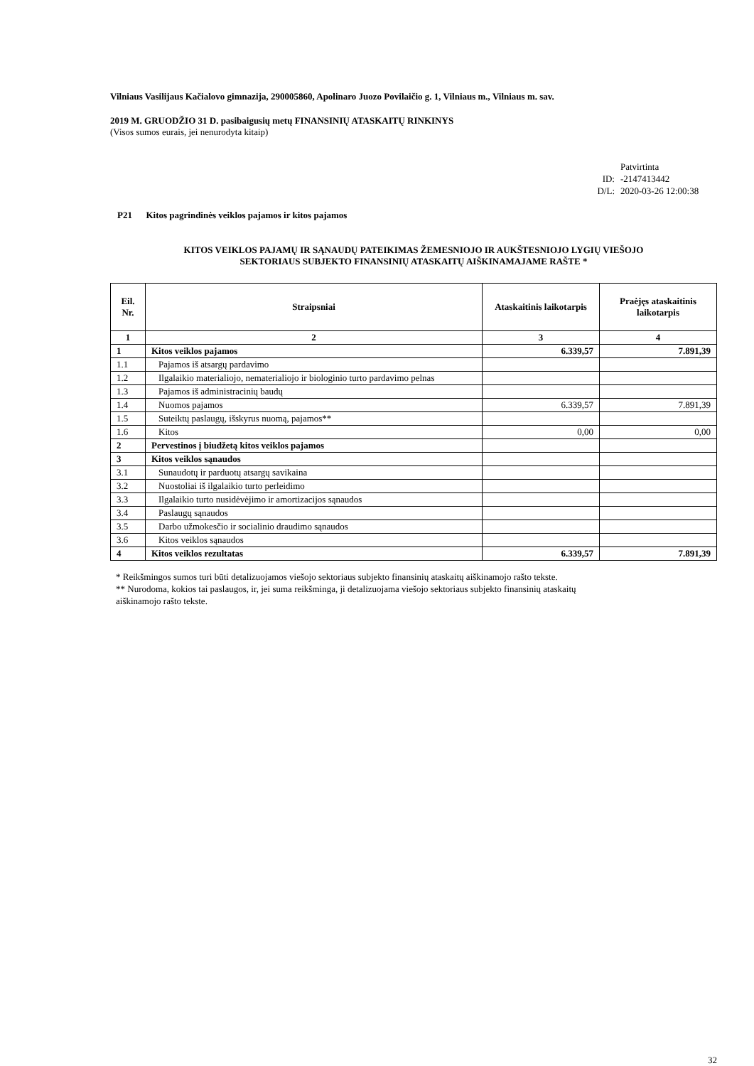Vilniaus Vasilijaus Kačialovo gimnazija, 290005860, Apolinaro Juozo Povilaičio g. 1, Vilniaus m., Vilniaus m. sav.
2019 M. GRUODŽIO 31 D. pasibaigusių metų FINANSINIŲ ATASKAITŲ RINKINYS
(Visos sumos eurais, jei nenurodyta kitaip)
Patvirtinta ID: -2147413442 D/L: 2020-03-26 12:00:38
P21 Kitos pagrindinės veiklos pajamos ir kitos pajamos
KITOS VEIKLOS PAJAMŲ IR SĄNAUDŲ PATEIKIMAS ŽEMESNIOJO IR AUKŠTESNIOJO LYGIŲ VIEŠOJO
SEKTORIAUS SUBJEKTO FINANSINIŲ ATASKAITŲ AIŠKINAMAJAME RAŠTE *
| Eil. Nr. | Straipsniai | Ataskaitinis laikotarpis | Praėjęs ataskaitinis laikotarpis |
| --- | --- | --- | --- |
| 1 | 2 | 3 | 4 |
| 1 | Kitos veiklos pajamos | 6.339,57 | 7.891,39 |
| 1.1 | Pajamos iš atsargų pardavimo | | |
| 1.2 | Ilgalaikio materialiojo, nematerialiojo ir biologinio turto pardavimo pelnas | | |
| 1.3 | Pajamos iš administracinių baudų | | |
| 1.4 | Nuomos pajamos | 6.339,57 | 7.891,39 |
| 1.5 | Suteiktų paslaugų, išskyrus nuomą, pajamos** | | |
| 1.6 | Kitos | 0,00 | 0,00 |
| 2 | Pervestinos į biudžetą kitos veiklos pajamos | | |
| 3 | Kitos veiklos sąnaudos | | |
| 3.1 | Sunaudotų ir parduotų atsargų savikaina | | |
| 3.2 | Nuostoliai iš ilgalaikio turto perleidimo | | |
| 3.3 | Ilgalaikio turto nusidėvėjimo ir amortizacijos sąnaudos | | |
| 3.4 | Paslaugų sąnaudos | | |
| 3.5 | Darbo užmokesčio ir socialinio draudimo sąnaudos | | |
| 3.6 | Kitos veiklos sąnaudos | | |
| 4 | Kitos veiklos rezultatas | 6.339,57 | 7.891,39 |
* Reikšmingos sumos turi būti detalizuojamos viešojo sektoriaus subjekto finansinių ataskaitų aiškinamojo rašto tekste.
** Nurodoma, kokios tai paslaugos, ir, jei suma reikšminga, ji detalizuojama viešojo sektoriaus subjekto finansinių ataskaitų
aiškinamojo rašto tekste.
32